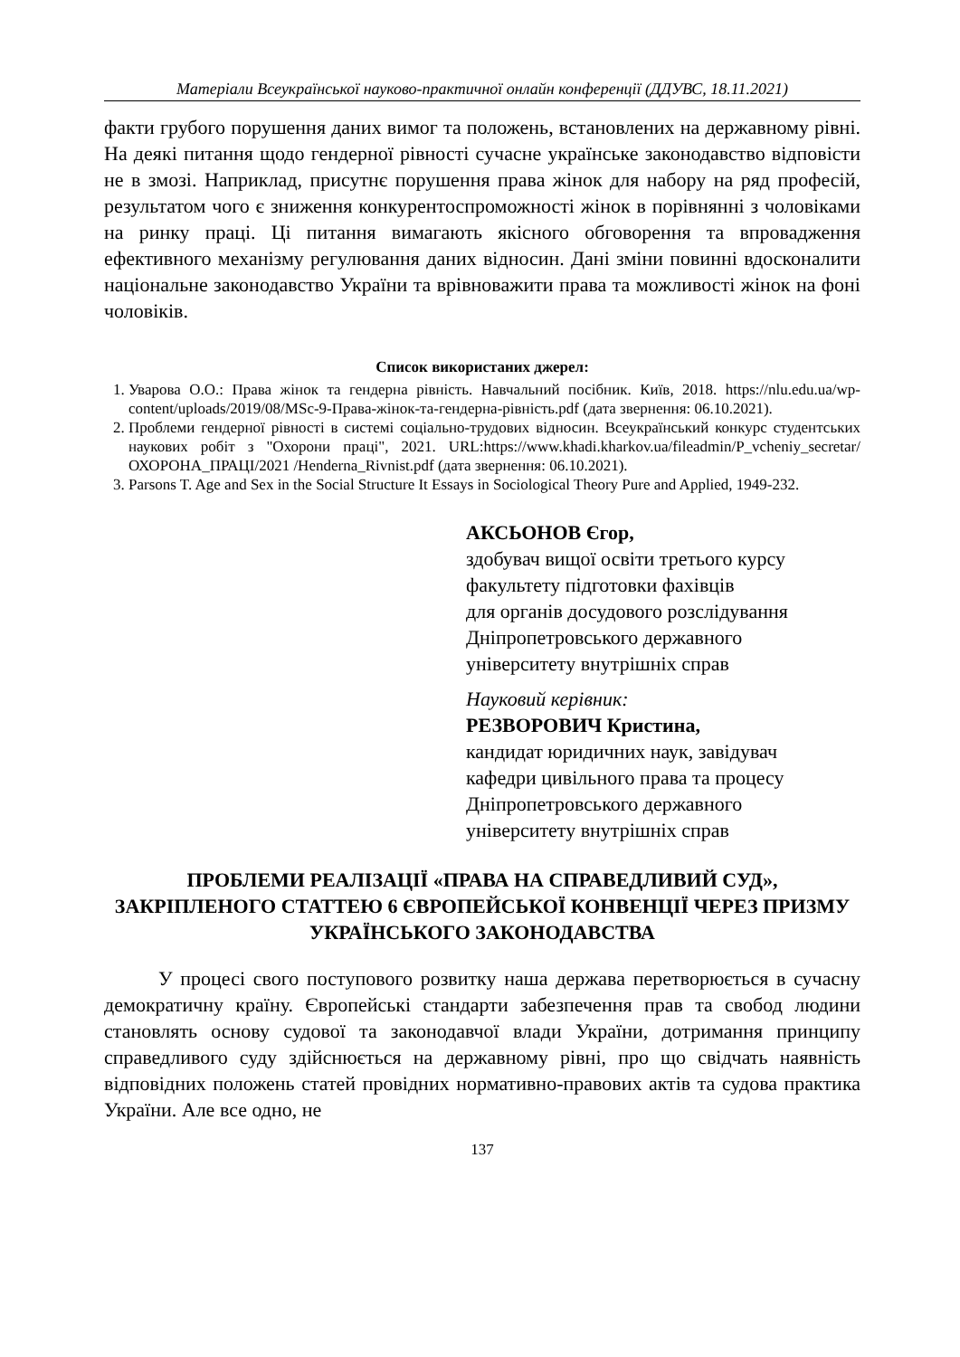Матеріали Всеукраїнської науково-практичної онлайн конференції (ДДУВС, 18.11.2021)
факти грубого порушення даних вимог та положень, встановлених на державному рівні. На деякі питання щодо гендерної рівності сучасне українське законодавство відповісти не в змозі. Наприклад, присутнє порушення права жінок для набору на ряд професій, результатом чого є зниження конкурентоспроможності жінок в порівнянні з чоловіками на ринку праці. Ці питання вимагають якісного обговорення та впровадження ефективного механізму регулювання даних відносин. Дані зміни повинні вдосконалити національне законодавство України та врівноважити права та можливості жінок на фоні чоловіків.
Список використаних джерел:
1. Уварова О.О.: Права жінок та гендерна рівність. Навчальний посібник. Київ, 2018. https://nlu.edu.ua/wp-content/uploads/2019/08/MSc-9-Права-жінок-та-гендерна-рівність.pdf (дата звернення: 06.10.2021).
2. Проблеми гендерної рівності в системі соціально-трудових відносин. Всеукраїнський конкурс студентських наукових робіт з "Охорони праці", 2021. URL:https://www.khadi.kharkov.ua/fileadmin/P_vcheniy_secretar/ОХОРОНА_ПРАЦІ/2021 /Henderna_Rivnist.pdf (дата звернення: 06.10.2021).
3. Parsons T. Age and Sex in the Social Structure It Essays in Sociological Theory Pure and Applied, 1949-232.
АКСЬОНОВ Єгор,
здобувач вищої освіти третього курсу
факультету підготовки фахівців
для органів досудового розслідування
Дніпропетровського державного
університету внутрішніх справ
Науковий керівник:
РЕЗВОРОВИЧ Кристина,
кандидат юридичних наук, завідувач
кафедри цивільного права та процесу
Дніпропетровського державного
університету внутрішніх справ
ПРОБЛЕМИ РЕАЛІЗАЦІЇ «ПРАВА НА СПРАВЕДЛИВИЙ СУД», ЗАКРІПЛЕНОГО СТАТТЕЮ 6 ЄВРОПЕЙСЬКОЇ КОНВЕНЦІЇ ЧЕРЕЗ ПРИЗМУ УКРАЇНСЬКОГО ЗАКОНОДАВСТВА
У процесі свого поступового розвитку наша держава перетворюється в сучасну демократичну країну. Європейські стандарти забезпечення прав та свобод людини становлять основу судової та законодавчої влади України, дотримання принципу справедливого суду здійснюється на державному рівні, про що свідчать наявність відповідних положень статей провідних нормативно-правових актів та судова практика України. Але все одно, не
137